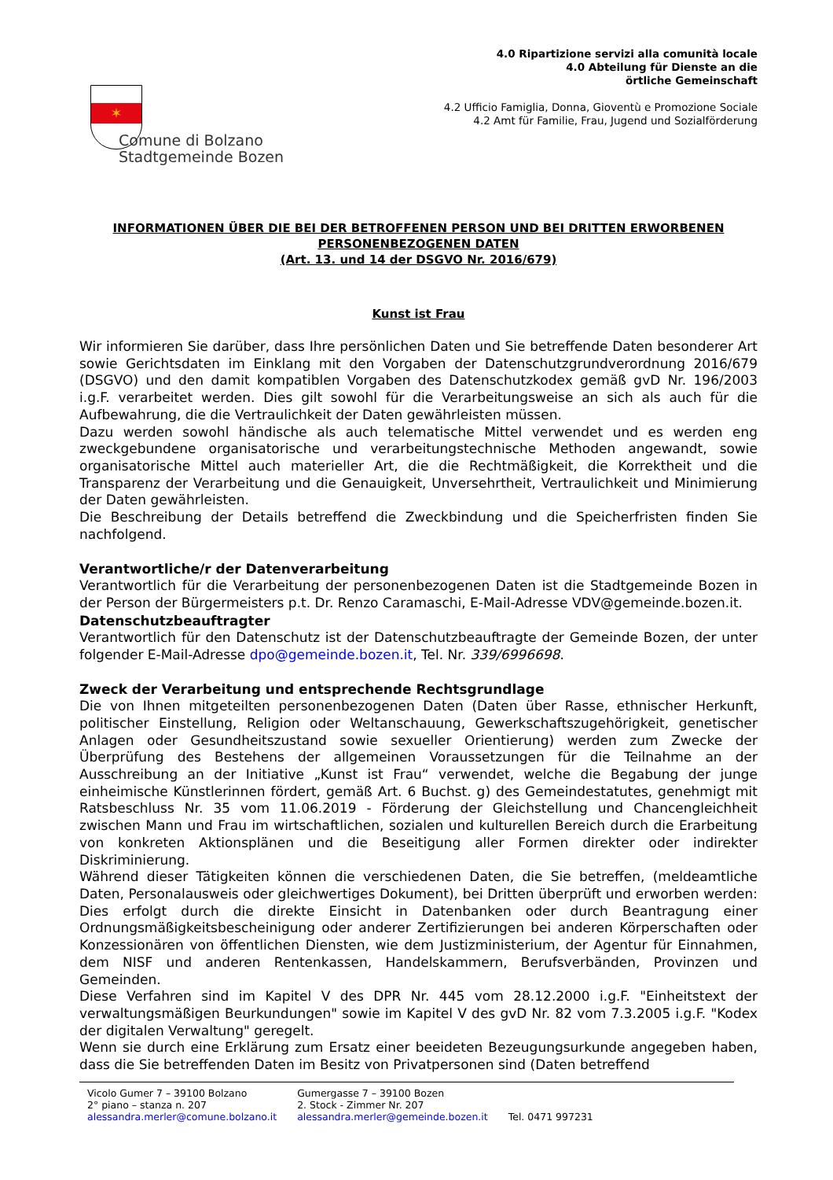✶
Comune di Bolzano
Stadtgemeinde Bozen
4.0 Ripartizione servizi alla comunità locale
4.0 Abteilung für Dienste an die
örtliche Gemeinschaft
4.2 Ufficio Famiglia, Donna, Gioventù e Promozione Sociale
4.2 Amt für Familie, Frau, Jugend und Sozialförderung
INFORMATIONEN ÜBER DIE BEI DER BETROFFENEN PERSON UND BEI DRITTEN ERWORBENEN PERSONENBEZOGENEN DATEN
(Art. 13. und 14 der DSGVO Nr. 2016/679)
Kunst ist Frau
Wir informieren Sie darüber, dass Ihre persönlichen Daten und Sie betreffende Daten besonderer Art sowie Gerichtsdaten im Einklang mit den Vorgaben der Datenschutzgrundverordnung 2016/679 (DSGVO) und den damit kompatiblen Vorgaben des Datenschutzkodex gemäß gvD Nr. 196/2003 i.g.F. verarbeitet werden. Dies gilt sowohl für die Verarbeitungsweise an sich als auch für die Aufbewahrung, die die Vertraulichkeit der Daten gewährleisten müssen.
Dazu werden sowohl händische als auch telematische Mittel verwendet und es werden eng zweckgebundene organisatorische und verarbeitungstechnische Methoden angewandt, sowie organisatorische Mittel auch materieller Art, die die Rechtmäßigkeit, die Korrektheit und die Transparenz der Verarbeitung und die Genauigkeit, Unversehrtheit, Vertraulichkeit und Minimierung der Daten gewährleisten.
Die Beschreibung der Details betreffend die Zweckbindung und die Speicherfristen finden Sie nachfolgend.
Verantwortliche/r der Datenverarbeitung
Verantwortlich für die Verarbeitung der personenbezogenen Daten ist die Stadtgemeinde Bozen in der Person der Bürgermeisters p.t. Dr. Renzo Caramaschi, E-Mail-Adresse VDV@gemeinde.bozen.it.
Datenschutzbeauftragter
Verantwortlich für den Datenschutz ist der Datenschutzbeauftragte der Gemeinde Bozen, der unter folgender E-Mail-Adresse dpo@gemeinde.bozen.it, Tel. Nr. 339/6996698.
Zweck der Verarbeitung und entsprechende Rechtsgrundlage
Die von Ihnen mitgeteilten personenbezogenen Daten (Daten über Rasse, ethnischer Herkunft, politischer Einstellung, Religion oder Weltanschauung, Gewerkschaftszugehörigkeit, genetischer Anlagen oder Gesundheitszustand sowie sexueller Orientierung) werden zum Zwecke der Überprüfung des Bestehens der allgemeinen Voraussetzungen für die Teilnahme an der Ausschreibung an der Initiative „Kunst ist Frau“ verwendet, welche die Begabung der junge einheimische Künstlerinnen fördert, gemäß Art. 6 Buchst. g) des Gemeindestatutes, genehmigt mit Ratsbeschluss Nr. 35 vom 11.06.2019 - Förderung der Gleichstellung und Chancengleichheit zwischen Mann und Frau im wirtschaftlichen, sozialen und kulturellen Bereich durch die Erarbeitung von konkreten Aktionsplänen und die Beseitigung aller Formen direkter oder indirekter Diskriminierung.
Während dieser Tätigkeiten können die verschiedenen Daten, die Sie betreffen, (meldeamtliche Daten, Personalausweis oder gleichwertiges Dokument), bei Dritten überprüft und erworben werden: Dies erfolgt durch die direkte Einsicht in Datenbanken oder durch Beantragung einer Ordnungsmäßigkeitsbescheinigung oder anderer Zertifizierungen bei anderen Körperschaften oder Konzessionären von öffentlichen Diensten, wie dem Justizministerium, der Agentur für Einnahmen, dem NISF und anderen Rentenkassen, Handelskammern, Berufsverbänden, Provinzen und Gemeinden.
Diese Verfahren sind im Kapitel V des DPR Nr. 445 vom 28.12.2000 i.g.F. "Einheitstext der verwaltungsmäßigen Beurkundungen" sowie im Kapitel V des gvD Nr. 82 vom 7.3.2005 i.g.F. "Kodex der digitalen Verwaltung" geregelt.
Wenn sie durch eine Erklärung zum Ersatz einer beeideten Bezeugungsurkunde angegeben haben, dass die Sie betreffenden Daten im Besitz von Privatpersonen sind (Daten betreffend
Vicolo Gumer 7 – 39100 Bolzano
2° piano – stanza n. 207
alessandra.merler@comune.bolzano.it
Gumergasse 7 – 39100 Bozen
2. Stock - Zimmer Nr. 207
alessandra.merler@gemeinde.bozen.it
Tel. 0471 997231